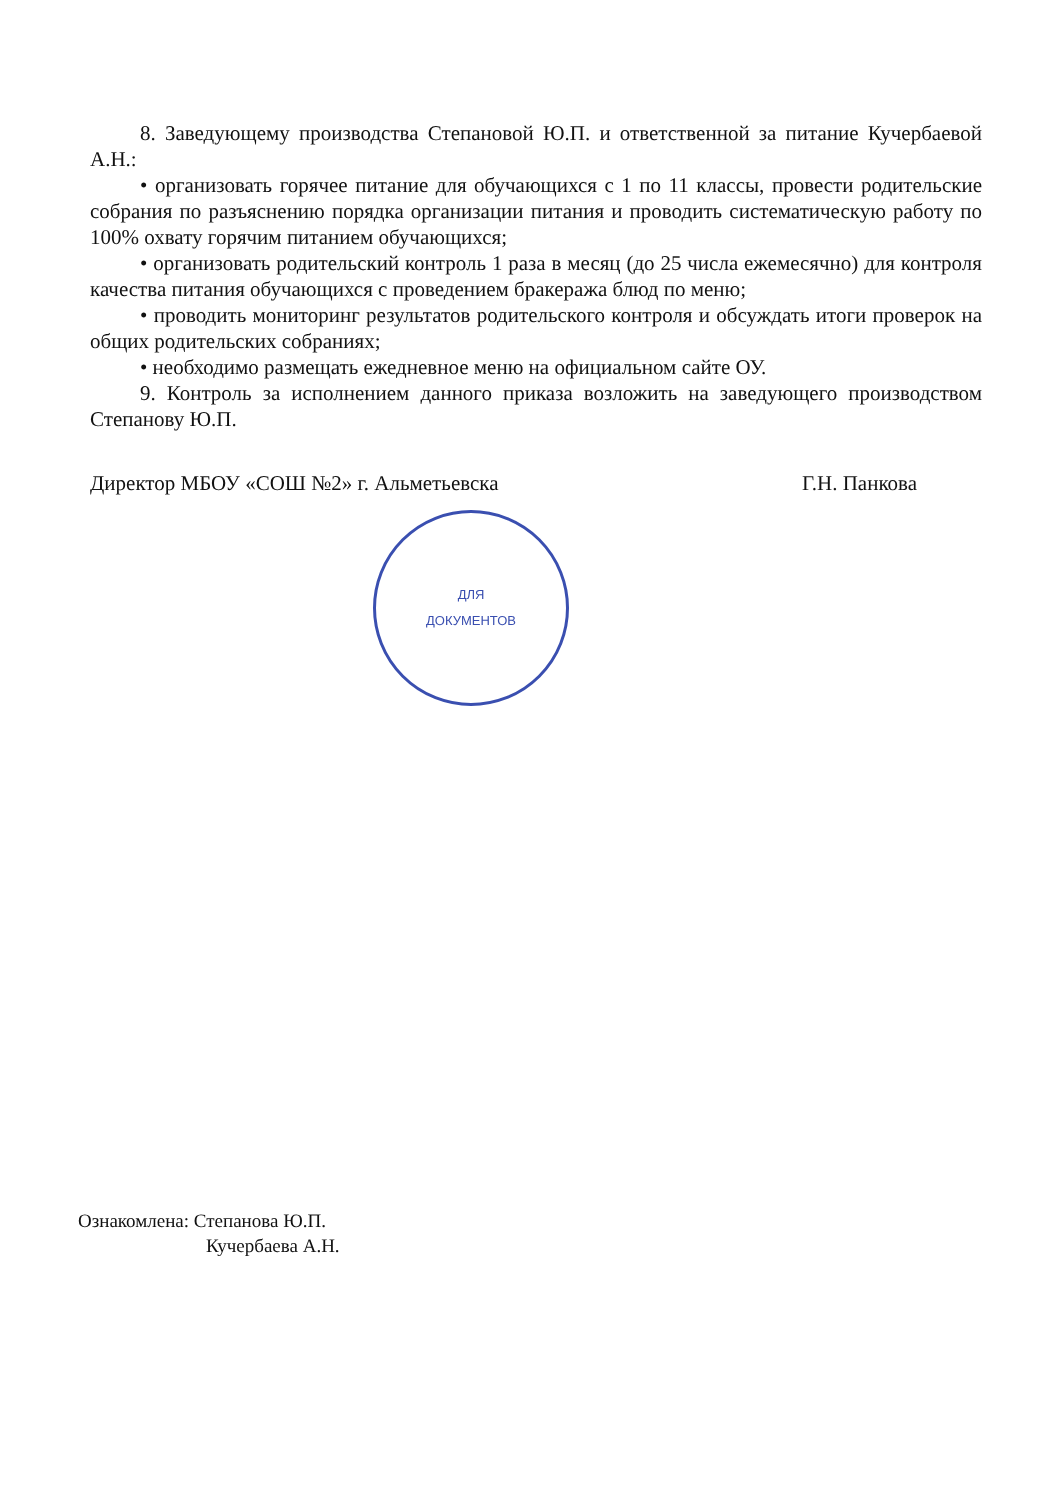8. Заведующему производства Степановой Ю.П. и ответственной за питание Кучербаевой А.Н.:
• организовать горячее питание для обучающихся с 1 по 11 классы, провести родительские собрания по разъяснению порядка организации питания и проводить систематическую работу по 100% охвату горячим питанием обучающихся;
• организовать родительский контроль 1 раза в месяц (до 25 числа ежемесячно) для контроля качества питания обучающихся с проведением бракеража блюд по меню;
• проводить мониторинг результатов родительского контроля и обсуждать итоги проверок на общих родительских собраниях;
• необходимо размещать ежедневное меню на официальном сайте ОУ.
9. Контроль за исполнением данного приказа возложить на заведующего производством Степанову Ю.П.
Директор МБОУ «СОШ №2» г. Альметьевска Г.Н. Панкова
ДЛЯ
ДОКУМЕНТОВ
Ознакомлена: Степанова Ю.П.
Кучербаева А.Н.